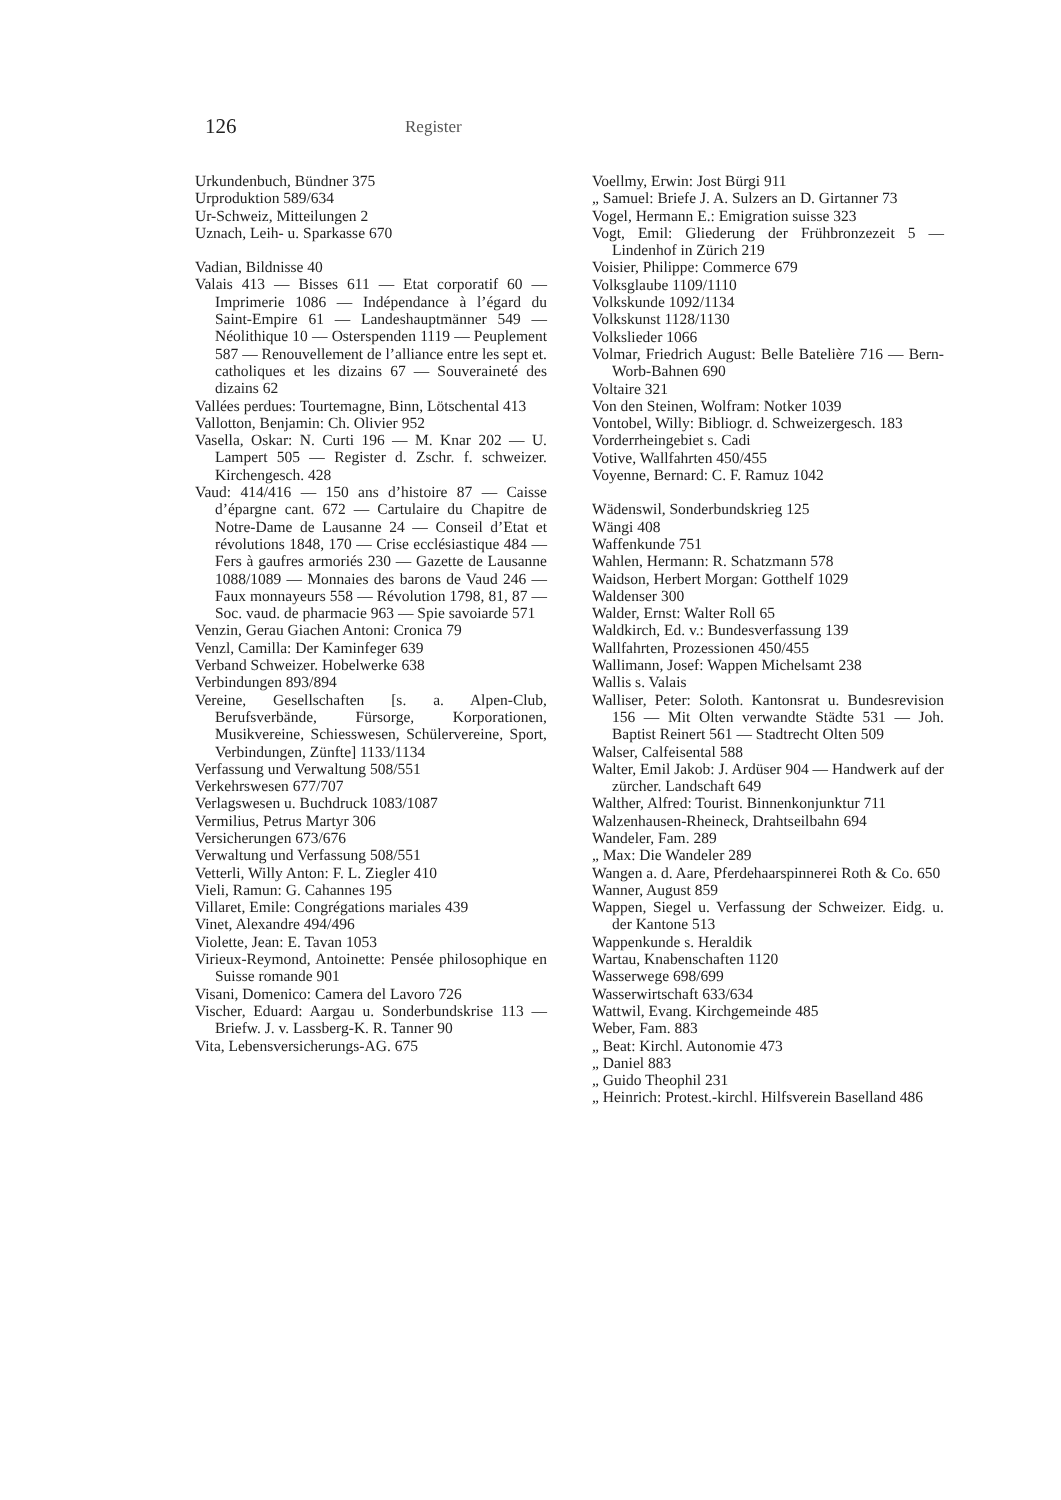126
Register
Urkundenbuch, Bündner 375
Urproduktion 589/634
Ur-Schweiz, Mitteilungen 2
Uznach, Leih- u. Sparkasse 670
Vadian, Bildnisse 40
Valais 413 — Bisses 611 — Etat corporatif 60 — Imprimerie 1086 — Indépendance à l’égard du Saint-Empire 61 — Landeshauptmänner 549 — Néolithique 10 — Osterspenden 1119 — Peuplement 587 — Renouvellement de l’alliance entre les sept et. catholiques et les dizains 67 — Souveraineté des dizains 62
Vallées perdues: Tourtemagne, Binn, Lötschental 413
Vallotton, Benjamin: Ch. Olivier 952
Vasella, Oskar: N. Curti 196 — M. Knar 202 — U. Lampert 505 — Register d. Zschr. f. schweizer. Kirchengesch. 428
Vaud: 414/416 — 150 ans d’histoire 87 — Caisse d’épargne cant. 672 — Cartulaire du Chapitre de Notre-Dame de Lausanne 24 — Conseil d’Etat et révolutions 1848, 170 — Crise ecclésiastique 484 — Fers à gaufres armoriés 230 — Gazette de Lausanne 1088/1089 — Monnaies des barons de Vaud 246 — Faux monnayeurs 558 — Révolution 1798, 81, 87 — Soc. vaud. de pharmacie 963 — Spie savoiarde 571
Venzin, Gerau Giachen Antoni: Cronica 79
Venzl, Camilla: Der Kaminfeger 639
Verband Schweizer. Hobelwerke 638
Verbindungen 893/894
Vereine, Gesellschaften [s. a. Alpen-Club, Berufsverbände, Fürsorge, Korporationen, Musikvereine, Schiesswesen, Schülervereine, Sport, Verbindungen, Zünfte] 1133/1134
Verfassung und Verwaltung 508/551
Verkehrswesen 677/707
Verlagswesen u. Buchdruck 1083/1087
Vermilius, Petrus Martyr 306
Versicherungen 673/676
Verwaltung und Verfassung 508/551
Vetterli, Willy Anton: F. L. Ziegler 410
Vieli, Ramun: G. Cahannes 195
Villaret, Emile: Congrégations mariales 439
Vinet, Alexandre 494/496
Violette, Jean: E. Tavan 1053
Virieux-Reymond, Antoinette: Pensée philosophique en Suisse romande 901
Visani, Domenico: Camera del Lavoro 726
Vischer, Eduard: Aargau u. Sonderbundskrise 113 — Briefw. J. v. Lassberg-K. R. Tanner 90
Vita, Lebensversicherungs-AG. 675
Voellmy, Erwin: Jost Bürgi 911
„ Samuel: Briefe J. A. Sulzers an D. Girtanner 73
Vogel, Hermann E.: Emigration suisse 323
Vogt, Emil: Gliederung der Frühbronzezeit 5 — Lindenhof in Zürich 219
Voisier, Philippe: Commerce 679
Volksglaube 1109/1110
Volkskunde 1092/1134
Volkskunst 1128/1130
Volkslieder 1066
Volmar, Friedrich August: Belle Batelière 716 — Bern-Worb-Bahnen 690
Voltaire 321
Von den Steinen, Wolfram: Notker 1039
Vontobel, Willy: Bibliogr. d. Schweizergesch. 183
Vorderrheingebiet s. Cadi
Votive, Wallfahrten 450/455
Voyenne, Bernard: C. F. Ramuz 1042
Wädenswil, Sonderbundskrieg 125
Wängi 408
Waffenkunde 751
Wahlen, Hermann: R. Schatzmann 578
Waidson, Herbert Morgan: Gotthelf 1029
Waldenser 300
Walder, Ernst: Walter Roll 65
Waldkirch, Ed. v.: Bundesverfassung 139
Wallfahrten, Prozessionen 450/455
Wallimann, Josef: Wappen Michelsamt 238
Wallis s. Valais
Walliser, Peter: Soloth. Kantonsrat u. Bundesrevision 156 — Mit Olten verwandte Städte 531 — Joh. Baptist Reinert 561 — Stadtrecht Olten 509
Walser, Calfeisental 588
Walter, Emil Jakob: J. Ardüser 904 — Handwerk auf der zürcher. Landschaft 649
Walther, Alfred: Tourist. Binnenkonjunktur 711
Walzenhausen-Rheineck, Drahtseilbahn 694
Wandeler, Fam. 289
„ Max: Die Wandeler 289
Wangen a. d. Aare, Pferdehaarspinnerei Roth & Co. 650
Wanner, August 859
Wappen, Siegel u. Verfassung der Schweizer. Eidg. u. der Kantone 513
Wappenkunde s. Heraldik
Wartau, Knabenschaften 1120
Wasserwege 698/699
Wasserwirtschaft 633/634
Wattwil, Evang. Kirchgemeinde 485
Weber, Fam. 883
„ Beat: Kirchl. Autonomie 473
„ Daniel 883
„ Guido Theophil 231
„ Heinrich: Protest.-kirchl. Hilfsverein Baselland 486